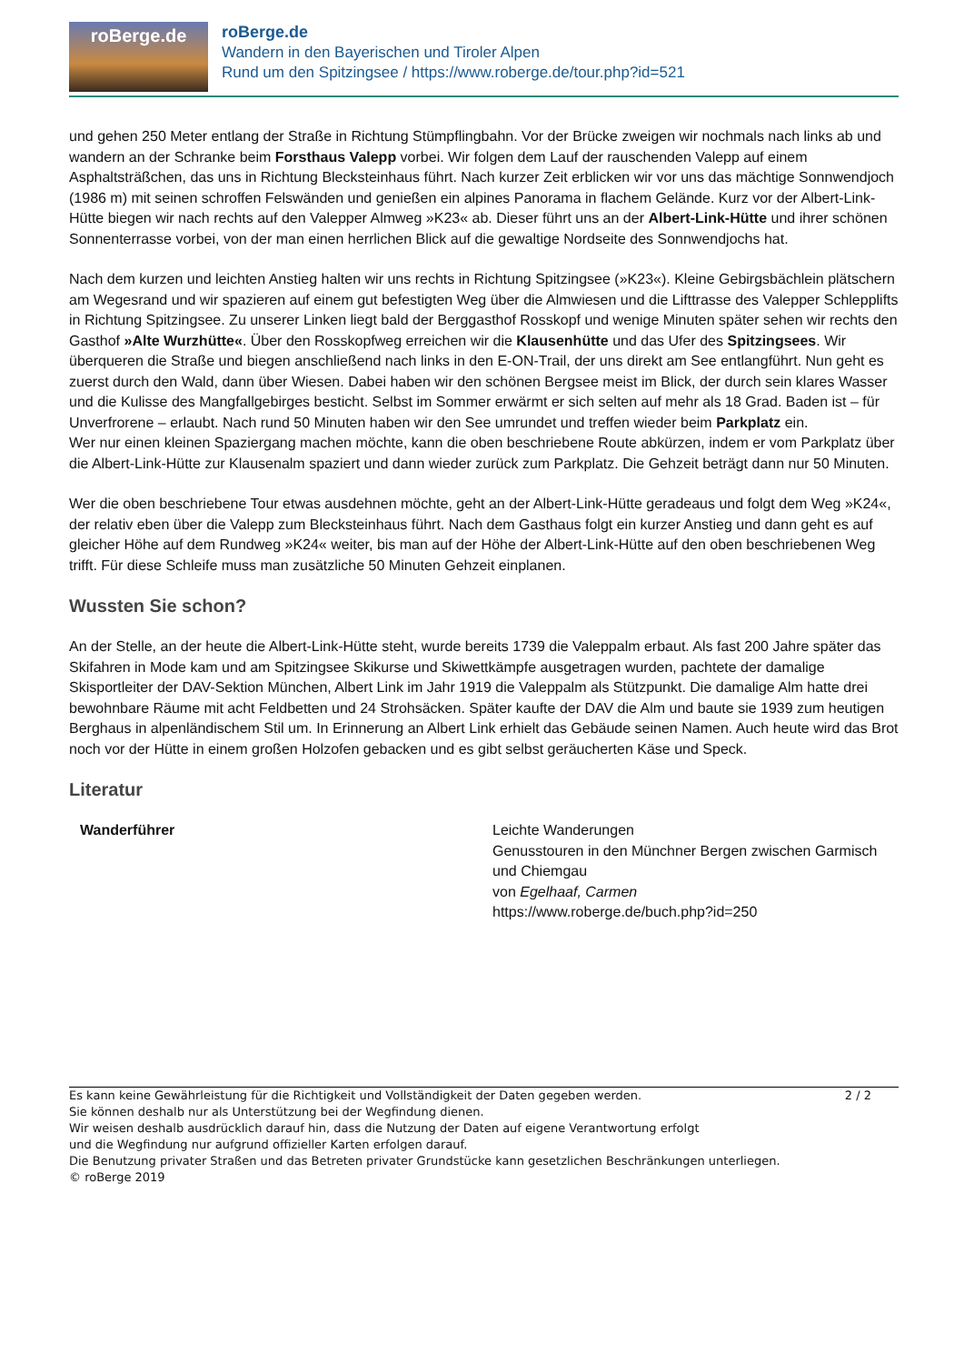roBerge.de
roBerge.de
Wandern in den Bayerischen und Tiroler Alpen
Rund um den Spitzingsee / https://www.roberge.de/tour.php?id=521
und gehen 250 Meter entlang der Straße in Richtung Stümpflingbahn. Vor der Brücke zweigen wir nochmals nach links ab und wandern an der Schranke beim Forsthaus Valepp vorbei. Wir folgen dem Lauf der rauschenden Valepp auf einem Asphaltsträßchen, das uns in Richtung Blecksteinhaus führt. Nach kurzer Zeit erblicken wir vor uns das mächtige Sonnwendjoch (1986 m) mit seinen schroffen Felswänden und genießen ein alpines Panorama in flachem Gelände. Kurz vor der Albert-Link-Hütte biegen wir nach rechts auf den Valepper Almweg »K23« ab. Dieser führt uns an der Albert-Link-Hütte und ihrer schönen Sonnenterrasse vorbei, von der man einen herrlichen Blick auf die gewaltige Nordseite des Sonnwendjochs hat.
Nach dem kurzen und leichten Anstieg halten wir uns rechts in Richtung Spitzingsee (»K23«). Kleine Gebirgsbächlein plätschern am Wegesrand und wir spazieren auf einem gut befestigten Weg über die Almwiesen und die Lifttrasse des Valepper Schlepplifts in Richtung Spitzingsee. Zu unserer Linken liegt bald der Berggasthof Rosskopf und wenige Minuten später sehen wir rechts den Gasthof »Alte Wurzhütte«. Über den Rosskopfweg erreichen wir die Klausenhütte und das Ufer des Spitzingsees. Wir überqueren die Straße und biegen anschließend nach links in den E-ON-Trail, der uns direkt am See entlangführt. Nun geht es zuerst durch den Wald, dann über Wiesen. Dabei haben wir den schönen Bergsee meist im Blick, der durch sein klares Wasser und die Kulisse des Mangfallgebirges besticht. Selbst im Sommer erwärmt er sich selten auf mehr als 18 Grad. Baden ist – für Unverfrorene – erlaubt. Nach rund 50 Minuten haben wir den See umrundet und treffen wieder beim Parkplatz ein.
Wer nur einen kleinen Spaziergang machen möchte, kann die oben beschriebene Route abkürzen, indem er vom Parkplatz über die Albert-Link-Hütte zur Klausenalm spaziert und dann wieder zurück zum Parkplatz. Die Gehzeit beträgt dann nur 50 Minuten.
Wer die oben beschriebene Tour etwas ausdehnen möchte, geht an der Albert-Link-Hütte geradeaus und folgt dem Weg »K24«, der relativ eben über die Valepp zum Blecksteinhaus führt. Nach dem Gasthaus folgt ein kurzer Anstieg und dann geht es auf gleicher Höhe auf dem Rundweg »K24« weiter, bis man auf der Höhe der Albert-Link-Hütte auf den oben beschriebenen Weg trifft. Für diese Schleife muss man zusätzliche 50 Minuten Gehzeit einplanen.
Wussten Sie schon?
An der Stelle, an der heute die Albert-Link-Hütte steht, wurde bereits 1739 die Valeppalm erbaut. Als fast 200 Jahre später das Skifahren in Mode kam und am Spitzingsee Skikurse und Skiwettkämpfe ausgetragen wurden, pachtete der damalige Skisportleiter der DAV-Sektion München, Albert Link im Jahr 1919 die Valeppalm als Stützpunkt. Die damalige Alm hatte drei bewohnbare Räume mit acht Feldbetten und 24 Strohsäcken. Später kaufte der DAV die Alm und baute sie 1939 zum heutigen Berghaus in alpenländischem Stil um. In Erinnerung an Albert Link erhielt das Gebäude seinen Namen. Auch heute wird das Brot noch vor der Hütte in einem großen Holzofen gebacken und es gibt selbst geräucherten Käse und Speck.
Literatur
| Wanderführer | Leichte Wanderungen Genusstouren in den Münchner Bergen zwischen Garmisch und Chiemgau von Egelhaaf, Carmen https://www.roberge.de/buch.php?id=250 |
Es kann keine Gewährleistung für die Richtigkeit und Vollständigkeit der Daten gegeben werden.
Sie können deshalb nur als Unterstützung bei der Wegfindung dienen.
Wir weisen deshalb ausdrücklich darauf hin, dass die Nutzung der Daten auf eigene Verantwortung erfolgt
und die Wegfindung nur aufgrund offizieller Karten erfolgen darauf.
Die Benutzung privater Straßen und das Betreten privater Grundstücke kann gesetzlichen Beschränkungen unterliegen.
© roBerge 2019
2 / 2